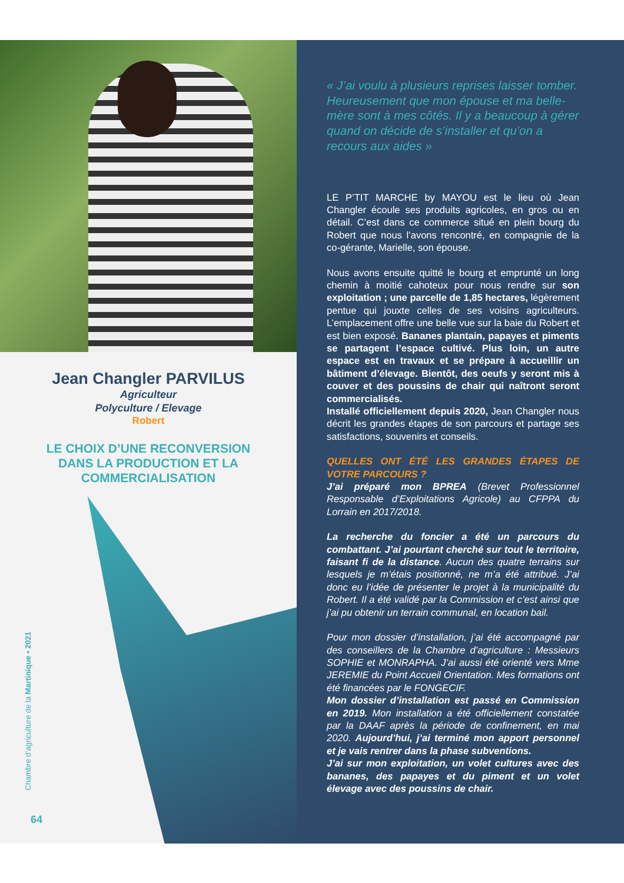Jean Changler PARVILUS
Agriculteur
Polyculture / Elevage
Robert
LE CHOIX D’UNE RECONVERSION
DANS LA PRODUCTION ET LA
COMMERCIALISATION
Chambre d’agriculture de la Martinique • 2021
64
« J’ai voulu à plusieurs reprises laisser tomber. Heureusement que mon épouse et ma belle-mère sont à mes côtés. Il y a beaucoup à gérer quand on décide de s’installer et qu’on a recours aux aides »
LE P’TIT MARCHE by MAYOU est le lieu où Jean Changler écoule ses produits agricoles, en gros ou en détail. C’est dans ce commerce situé en plein bourg du Robert que nous l’avons rencontré, en compagnie de la co-gérante, Marielle, son épouse.
Nous avons ensuite quitté le bourg et emprunté un long chemin à moitié cahoteux pour nous rendre sur son exploitation ; une parcelle de 1,85 hectares, légèrement pentue qui jouxte celles de ses voisins agriculteurs. L’emplacement offre une belle vue sur la baie du Robert et est bien exposé. Bananes plantain, papayes et piments se partagent l’espace cultivé. Plus loin, un autre espace est en travaux et se prépare à accueillir un bâtiment d’élevage. Bientôt, des oeufs y seront mis à couver et des poussins de chair qui naîtront seront commercialisés.
Installé officiellement depuis 2020, Jean Changler nous décrit les grandes étapes de son parcours et partage ses satisfactions, souvenirs et conseils.
QUELLES ONT ÉTÉ LES GRANDES ÉTAPES DE VOTRE PARCOURS ?
J’ai préparé mon BPREA (Brevet Professionnel Responsable d’Exploitations Agricole) au CFPPA du Lorrain en 2017/2018.
La recherche du foncier a été un parcours du combattant. J’ai pourtant cherché sur tout le territoire, faisant fi de la distance. Aucun des quatre terrains sur lesquels je m’étais positionné, ne m’a été attribué. J’ai donc eu l’idée de présenter le projet à la municipalité du Robert. Il a été validé par la Commission et c’est ainsi que j’ai pu obtenir un terrain communal, en location bail.
Pour mon dossier d’installation, j’ai été accompagné par des conseillers de la Chambre d’agriculture : Messieurs SOPHIE et MONRAPHA. J’ai aussi été orienté vers Mme JEREMIE du Point Accueil Orientation. Mes formations ont été financées par le FONGECIF.
Mon dossier d’installation est passé en Commission en 2019. Mon installation a été officiellement constatée par la DAAF après la période de confinement, en mai 2020. Aujourd’hui, j’ai terminé mon apport personnel et je vais rentrer dans la phase subventions.
J’ai sur mon exploitation, un volet cultures avec des bananes, des papayes et du piment et un volet élevage avec des poussins de chair.